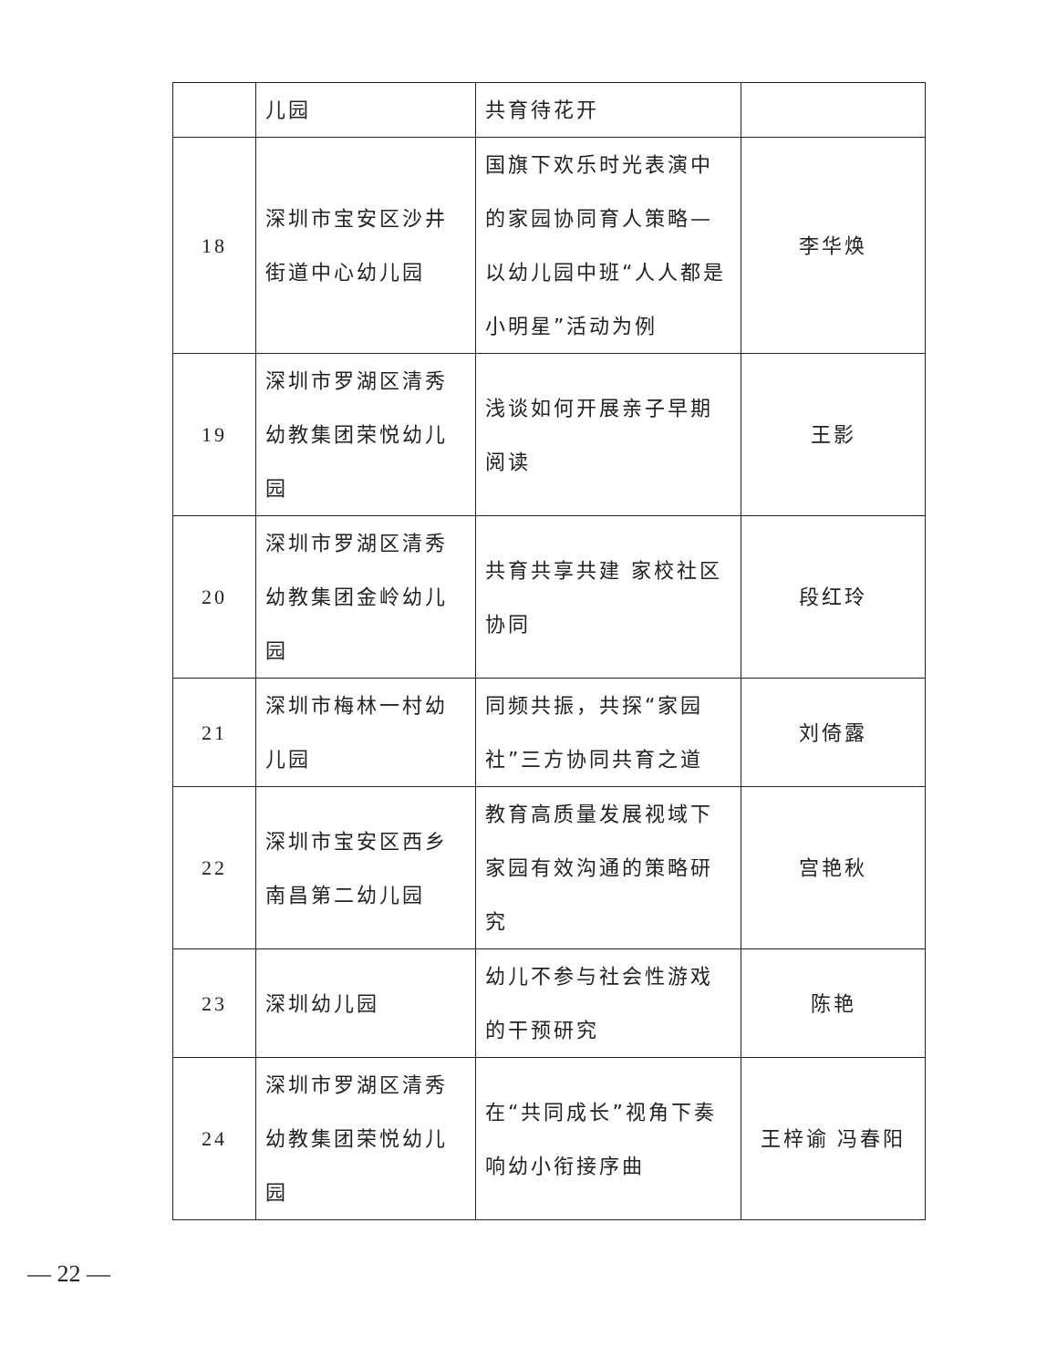| | 儿园 | 共育待花开 | |
| 18 | 深圳市宝安区沙井街道中心幼儿园 | 国旗下欢乐时光表演中的家园协同育人策略—以幼儿园中班“人人都是小明星”活动为例 | 李华焕 |
| 19 | 深圳市罗湖区清秀幼教集团荣悦幼儿园 | 浅谈如何开展亲子早期阅读 | 王影 |
| 20 | 深圳市罗湖区清秀幼教集团金岭幼儿园 | 共育共享共建 家校社区协同 | 段红玲 |
| 21 | 深圳市梅林一村幼儿园 | 同频共振，共探“家园社”三方协同共育之道 | 刘倚露 |
| 22 | 深圳市宝安区西乡南昌第二幼儿园 | 教育高质量发展视域下家园有效沟通的策略研究 | 宫艳秋 |
| 23 | 深圳幼儿园 | 幼儿不参与社会性游戏的干预研究 | 陈艳 |
| 24 | 深圳市罗湖区清秀幼教集团荣悦幼儿园 | 在“共同成长”视角下奏响幼小衔接序曲 | 王梓谕 冯春阳 |
— 22 —